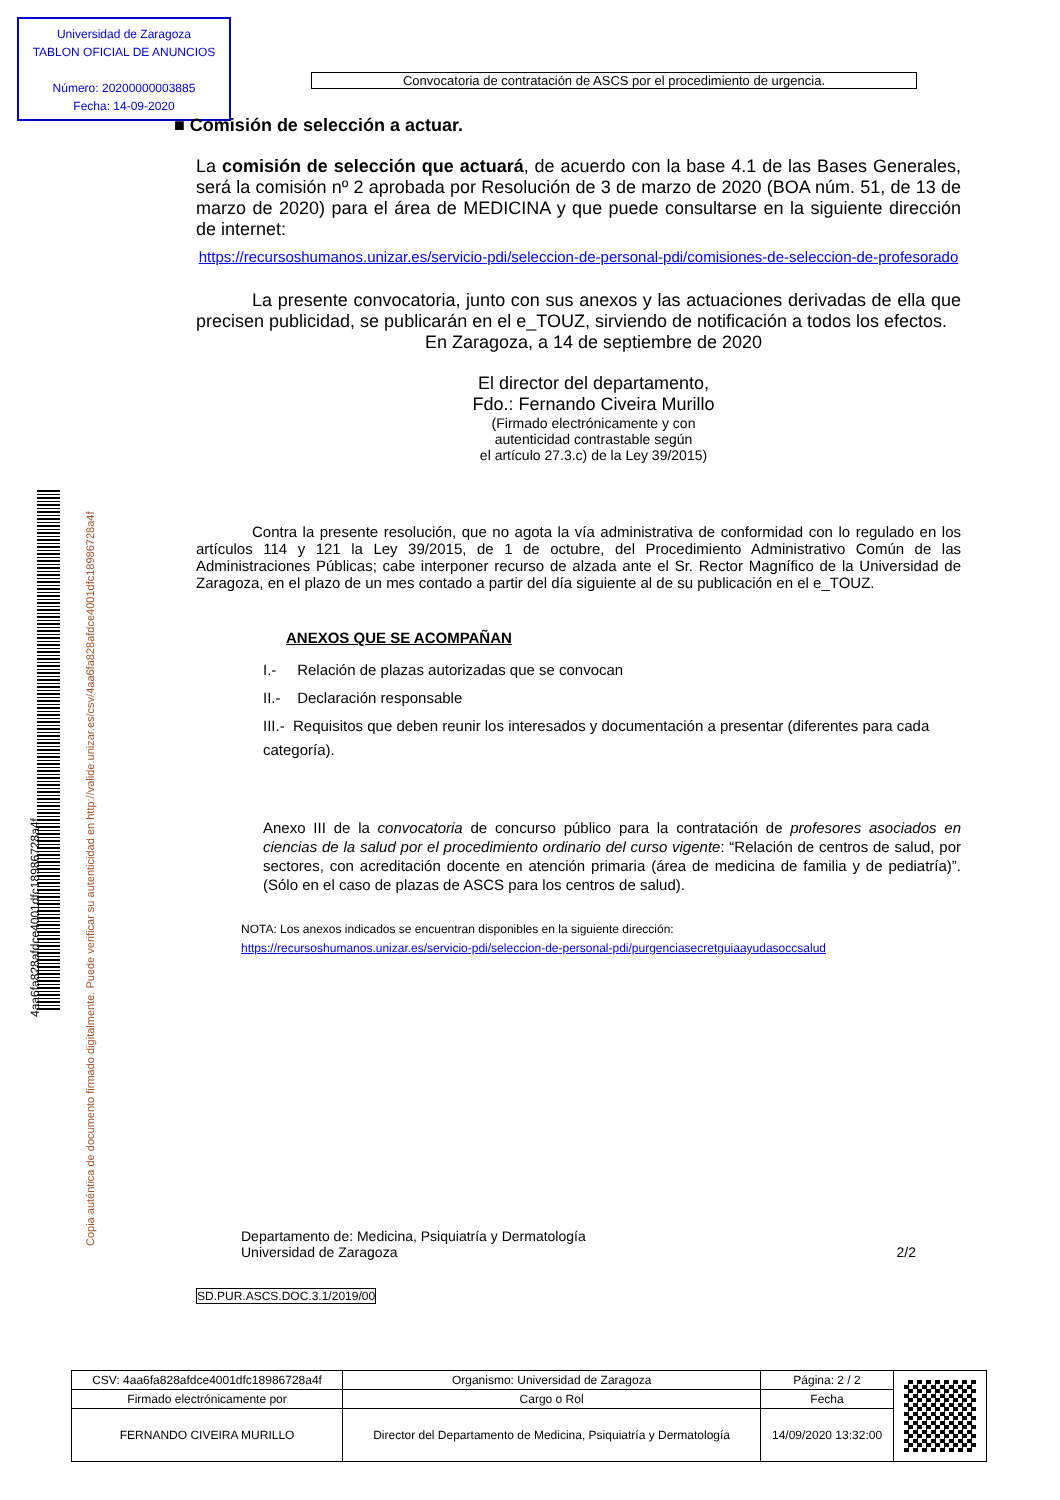Universidad de Zaragoza
TABLON OFICIAL DE ANUNCIOS
Número: 20200000003885
Fecha: 14-09-2020
Convocatoria de contratación de ASCS por el procedimiento de urgencia.
4aa6fa828afdce4001dfc18986728a4f
Copia auténtica de documento firmado digitalmente. Puede verificar su autenticidad en http://valide.unizar.es/csv/4aa6fa828afdce4001dfc18986728a4f
■ Comisión de selección a actuar.
La comisión de selección que actuará, de acuerdo con la base 4.1 de las Bases Generales, será la comisión nº 2 aprobada por Resolución de 3 de marzo de 2020 (BOA núm. 51, de 13 de marzo de 2020) para el área de MEDICINA y que puede consultarse en la siguiente dirección de internet:
https://recursoshumanos.unizar.es/servicio-pdi/seleccion-de-personal-pdi/comisiones-de-seleccion-de-profesorado
La presente convocatoria, junto con sus anexos y las actuaciones derivadas de ella que precisen publicidad, se publicarán en el e_TOUZ, sirviendo de notificación a todos los efectos.
En Zaragoza, a 14 de septiembre de 2020
El director del departamento,
Fdo.: Fernando Civeira Murillo
(Firmado electrónicamente y con
autenticidad contrastable según
el artículo 27.3.c) de la Ley 39/2015)
Contra la presente resolución, que no agota la vía administrativa de conformidad con lo regulado en los artículos 114 y 121 la Ley 39/2015, de 1 de octubre, del Procedimiento Administrativo Común de las Administraciones Públicas; cabe interponer recurso de alzada ante el Sr. Rector Magnífico de la Universidad de Zaragoza, en el plazo de un mes contado a partir del día siguiente al de su publicación en el e_TOUZ.
ANEXOS QUE SE ACOMPAÑAN
I.- Relación de plazas autorizadas que se convocan
II.- Declaración responsable
III.- Requisitos que deben reunir los interesados y documentación a presentar (diferentes para cada categoría).
Anexo III de la convocatoria de concurso público para la contratación de profesores asociados en ciencias de la salud por el procedimiento ordinario del curso vigente: “Relación de centros de salud, por sectores, con acreditación docente en atención primaria (área de medicina de familia y de pediatría)”. (Sólo en el caso de plazas de ASCS para los centros de salud).
NOTA: Los anexos indicados se encuentran disponibles en la siguiente dirección:
https://recursoshumanos.unizar.es/servicio-pdi/seleccion-de-personal-pdi/purgenciasecretguiaayudasoccsalud
Departamento de: Medicina, Psiquiatría y Dermatología
Universidad de Zaragoza
2/2
SD.PUR.ASCS.DOC.3.1/2019/00
| CSV: 4aa6fa828afdce4001dfc18986728a4f | Organismo: Universidad de Zaragoza | Página: 2 / 2 | |
| Firmado electrónicamente por | Cargo o Rol | Fecha | |
| FERNANDO CIVEIRA MURILLO | Director del Departamento de Medicina, Psiquiatría y Dermatología | 14/09/2020 13:32:00 | |